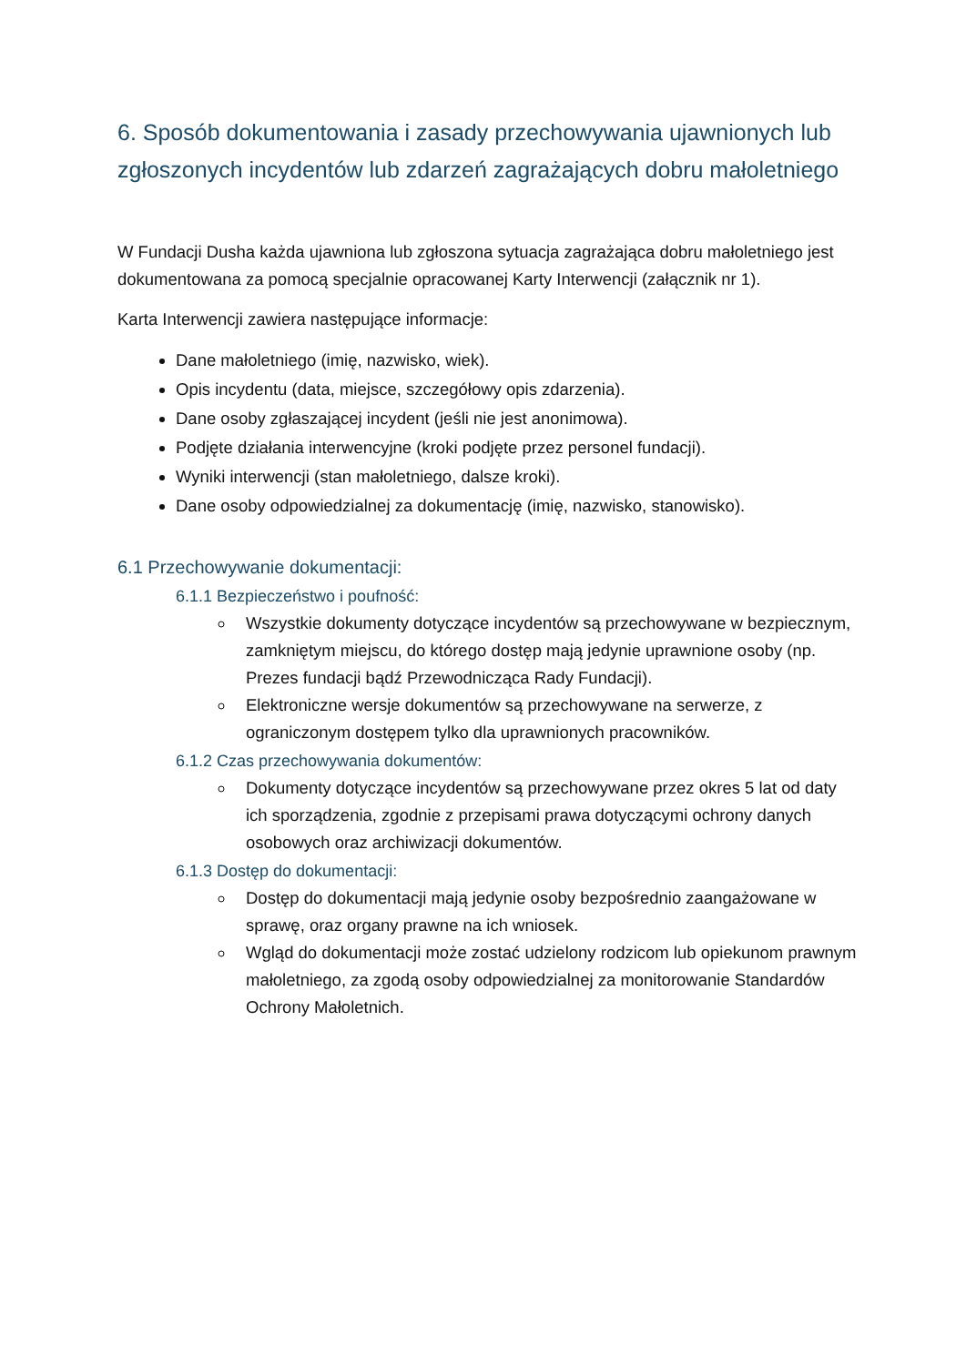6. Sposób dokumentowania i zasady przechowywania ujawnionych lub zgłoszonych incydentów lub zdarzeń zagrażających dobru małoletniego
W Fundacji Dusha każda ujawniona lub zgłoszona sytuacja zagrażająca dobru małoletniego jest dokumentowana za pomocą specjalnie opracowanej Karty Interwencji (załącznik nr 1).
Karta Interwencji zawiera następujące informacje:
Dane małoletniego (imię, nazwisko, wiek).
Opis incydentu (data, miejsce, szczegółowy opis zdarzenia).
Dane osoby zgłaszającej incydent (jeśli nie jest anonimowa).
Podjęte działania interwencyjne (kroki podjęte przez personel fundacji).
Wyniki interwencji (stan małoletniego, dalsze kroki).
Dane osoby odpowiedzialnej za dokumentację (imię, nazwisko, stanowisko).
6.1 Przechowywanie dokumentacji:
6.1.1 Bezpieczeństwo i poufność:
Wszystkie dokumenty dotyczące incydentów są przechowywane w bezpiecznym, zamkniętym miejscu, do którego dostęp mają jedynie uprawnione osoby (np. Prezes fundacji bądź Przewodnicząca Rady Fundacji).
Elektroniczne wersje dokumentów są przechowywane na serwerze, z ograniczonym dostępem tylko dla uprawnionych pracowników.
6.1.2 Czas przechowywania dokumentów:
Dokumenty dotyczące incydentów są przechowywane przez okres 5 lat od daty ich sporządzenia, zgodnie z przepisami prawa dotyczącymi ochrony danych osobowych oraz archiwizacji dokumentów.
6.1.3 Dostęp do dokumentacji:
Dostęp do dokumentacji mają jedynie osoby bezpośrednio zaangażowane w sprawę, oraz organy prawne na ich wniosek.
Wgląd do dokumentacji może zostać udzielony rodzicom lub opiekunom prawnym małoletniego, za zgodą osoby odpowiedzialnej za monitorowanie Standardów Ochrony Małoletnich.